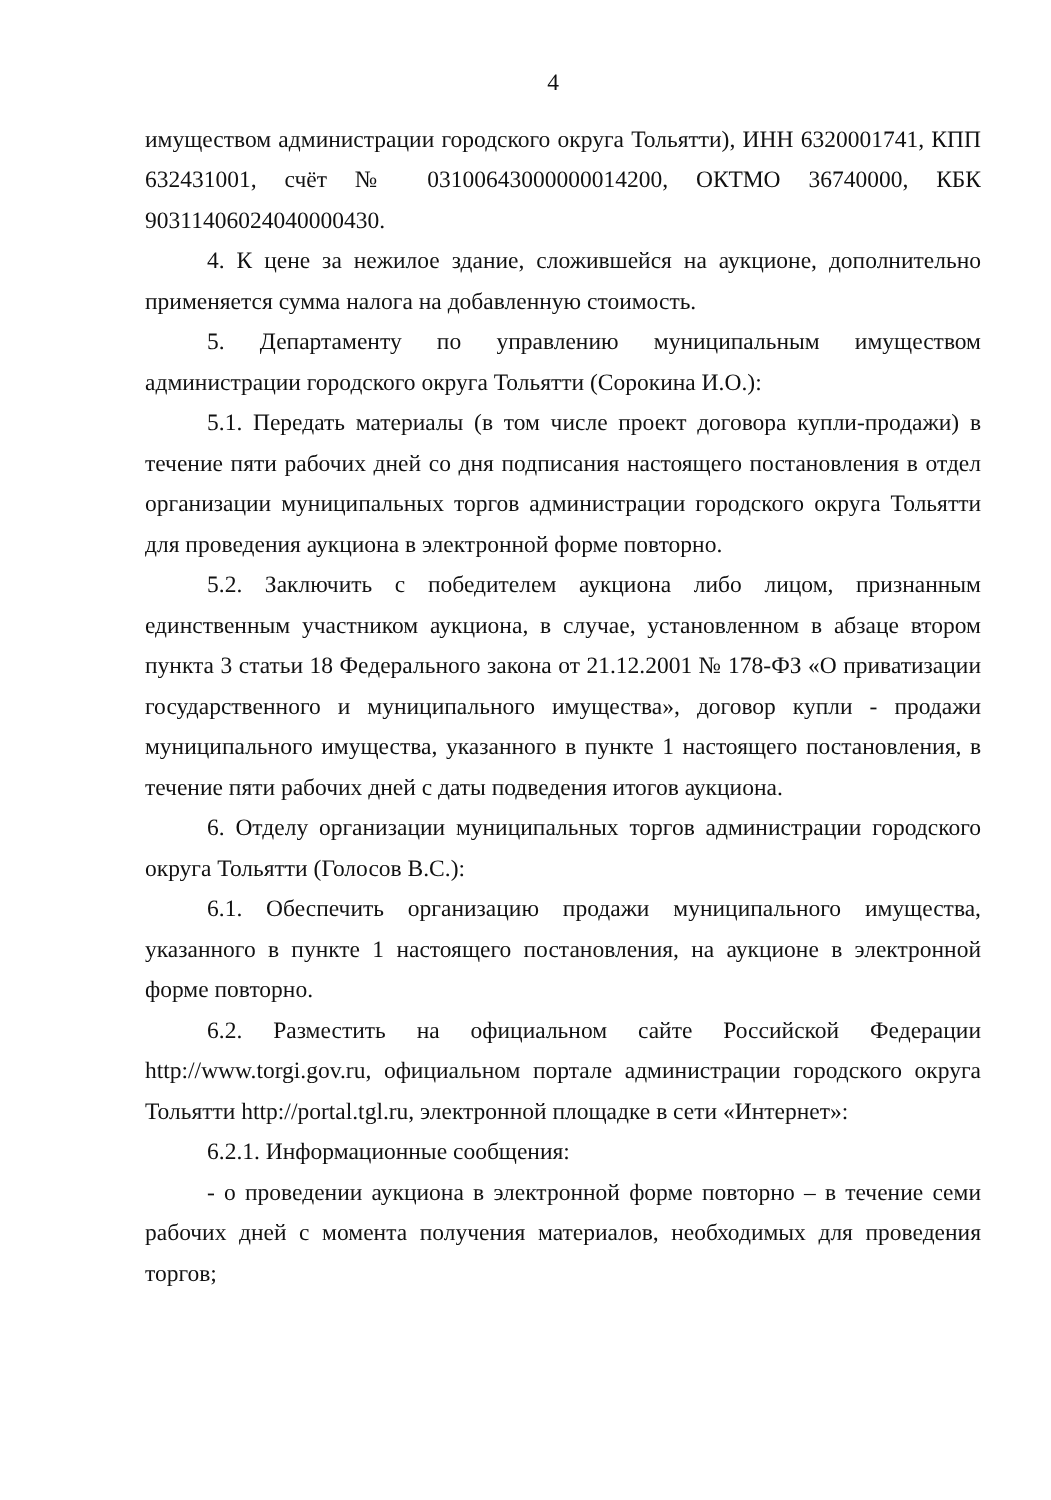4
имуществом администрации городского округа Тольятти), ИНН 6320001741, КПП 632431001, счёт № 03100643000000014200, ОКТМО 36740000, КБК 90311406024040000430.
4. К цене за нежилое здание, сложившейся на аукционе, дополнительно применяется сумма налога на добавленную стоимость.
5. Департаменту по управлению муниципальным имуществом администрации городского округа Тольятти (Сорокина И.О.):
5.1. Передать материалы (в том числе проект договора купли-продажи) в течение пяти рабочих дней со дня подписания настоящего постановления в отдел организации муниципальных торгов администрации городского округа Тольятти для проведения аукциона в электронной форме повторно.
5.2. Заключить с победителем аукциона либо лицом, признанным единственным участником аукциона, в случае, установленном в абзаце втором пункта 3 статьи 18 Федерального закона от 21.12.2001 № 178-ФЗ «О приватизации государственного и муниципального имущества», договор купли - продажи муниципального имущества, указанного в пункте 1 настоящего постановления, в течение пяти рабочих дней с даты подведения итогов аукциона.
6. Отделу организации муниципальных торгов администрации городского округа Тольятти (Голосов В.С.):
6.1. Обеспечить организацию продажи муниципального имущества, указанного в пункте 1 настоящего постановления, на аукционе в электронной форме повторно.
6.2. Разместить на официальном сайте Российской Федерации http://www.torgi.gov.ru, официальном портале администрации городского округа Тольятти http://portal.tgl.ru, электронной площадке в сети «Интернет»:
6.2.1. Информационные сообщения:
- о проведении аукциона в электронной форме повторно – в течение семи рабочих дней с момента получения материалов, необходимых для проведения торгов;